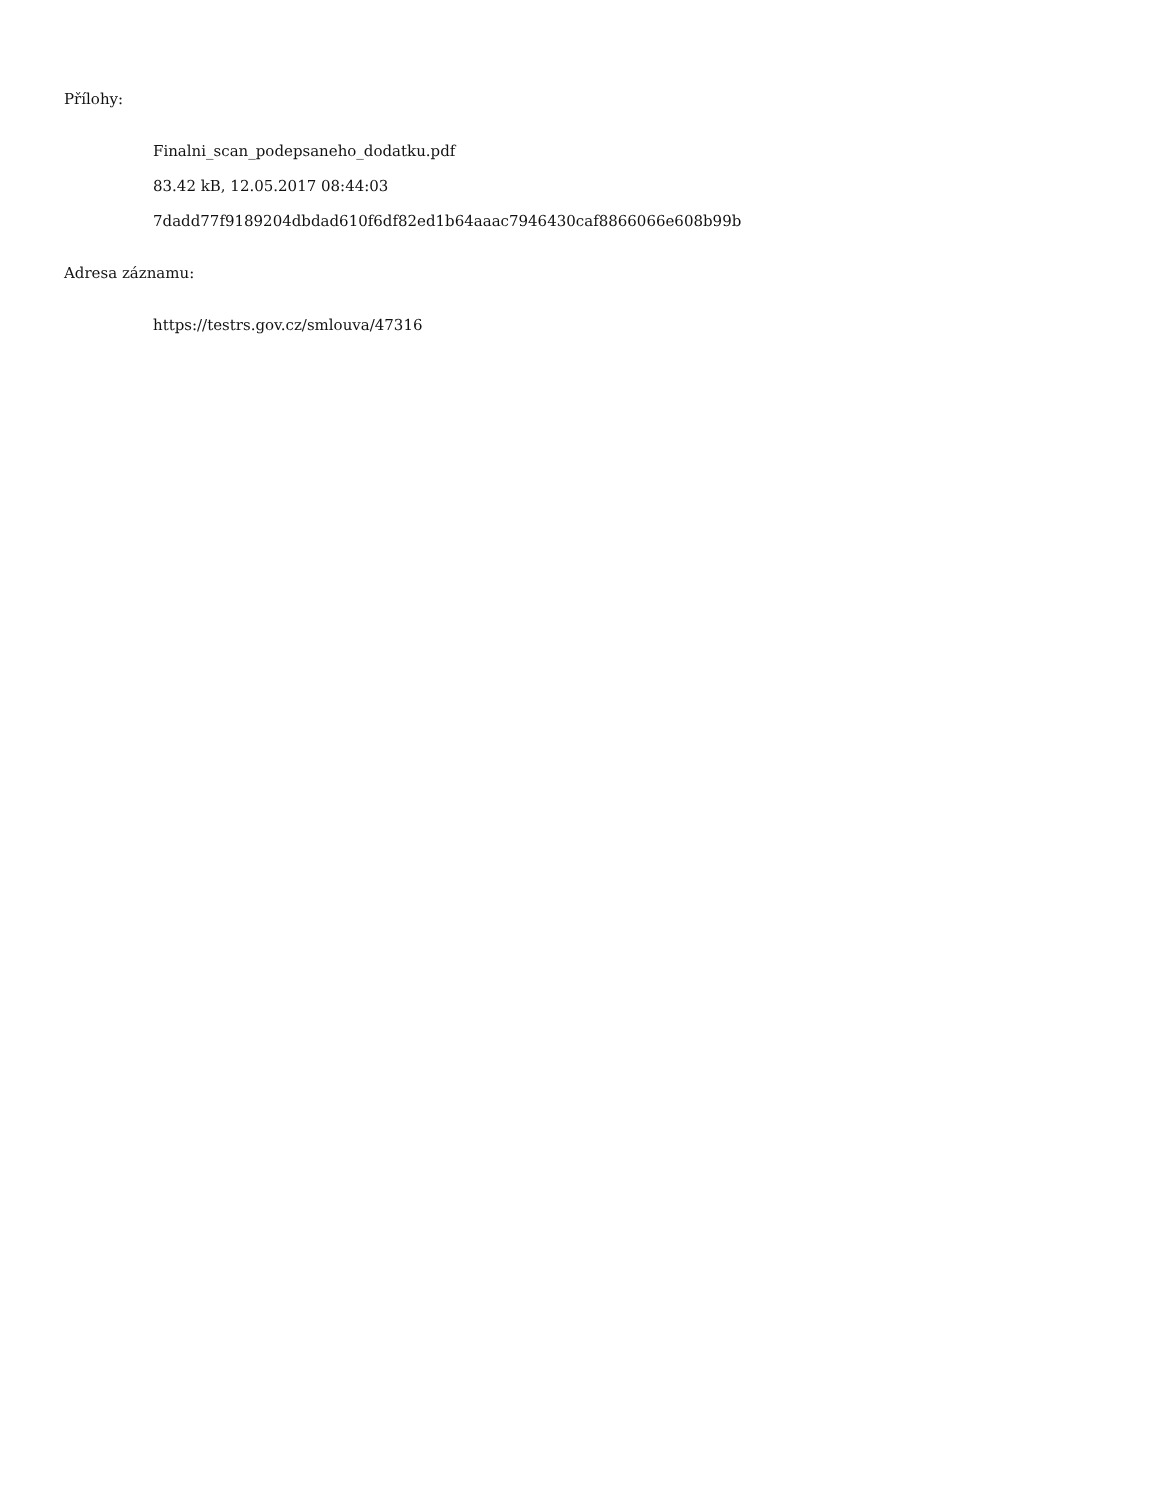Přílohy:
Finalni_scan_podepsaneho_dodatku.pdf
83.42 kB, 12.05.2017 08:44:03
7dadd77f9189204dbdad610f6df82ed1b64aaac7946430caf8866066e608b99b
Adresa záznamu:
https://testrs.gov.cz/smlouva/47316